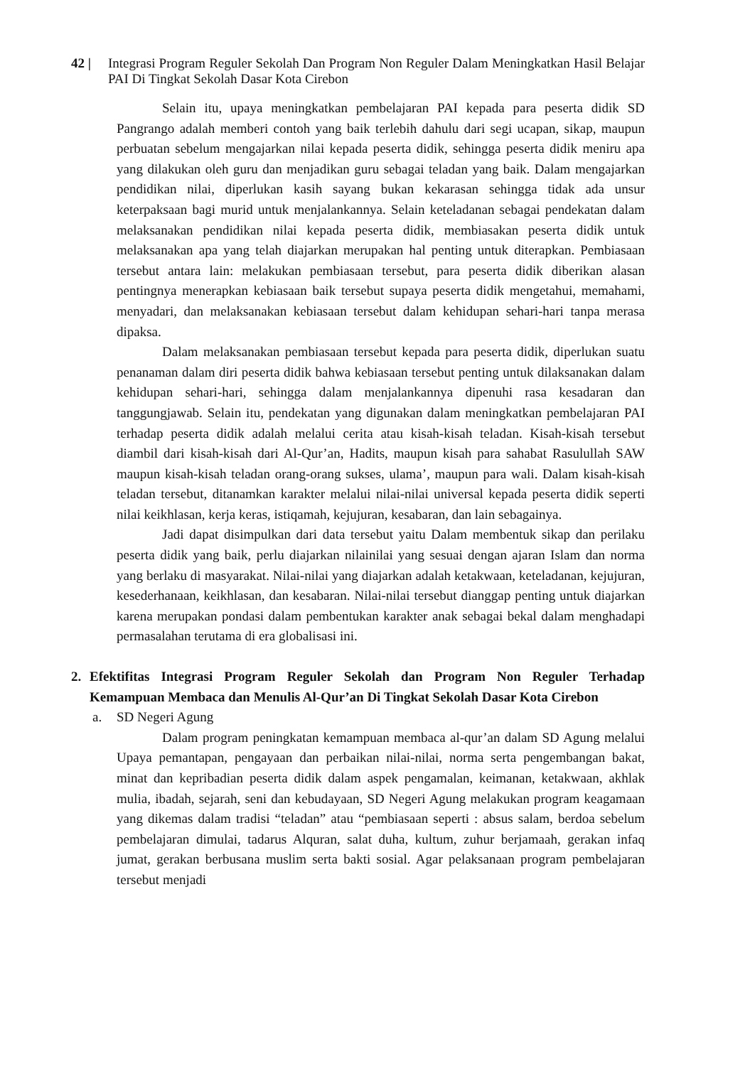42 | Integrasi Program Reguler Sekolah Dan Program Non Reguler Dalam Meningkatkan Hasil Belajar PAI Di Tingkat Sekolah Dasar Kota Cirebon
Selain itu, upaya meningkatkan pembelajaran PAI kepada para peserta didik SD Pangrango adalah memberi contoh yang baik terlebih dahulu dari segi ucapan, sikap, maupun perbuatan sebelum mengajarkan nilai kepada peserta didik, sehingga peserta didik meniru apa yang dilakukan oleh guru dan menjadikan guru sebagai teladan yang baik. Dalam mengajarkan pendidikan nilai, diperlukan kasih sayang bukan kekarasan sehingga tidak ada unsur keterpaksaan bagi murid untuk menjalankannya. Selain keteladanan sebagai pendekatan dalam melaksanakan pendidikan nilai kepada peserta didik, membiasakan peserta didik untuk melaksanakan apa yang telah diajarkan merupakan hal penting untuk diterapkan. Pembiasaan tersebut antara lain: melakukan pembiasaan tersebut, para peserta didik diberikan alasan pentingnya menerapkan kebiasaan baik tersebut supaya peserta didik mengetahui, memahami, menyadari, dan melaksanakan kebiasaan tersebut dalam kehidupan sehari-hari tanpa merasa dipaksa.
Dalam melaksanakan pembiasaan tersebut kepada para peserta didik, diperlukan suatu penanaman dalam diri peserta didik bahwa kebiasaan tersebut penting untuk dilaksanakan dalam kehidupan sehari-hari, sehingga dalam menjalankannya dipenuhi rasa kesadaran dan tanggungjawab. Selain itu, pendekatan yang digunakan dalam meningkatkan pembelajaran PAI terhadap peserta didik adalah melalui cerita atau kisah-kisah teladan. Kisah-kisah tersebut diambil dari kisah-kisah dari Al-Qur’an, Hadits, maupun kisah para sahabat Rasulullah SAW maupun kisah-kisah teladan orang-orang sukses, ulama’, maupun para wali. Dalam kisah-kisah teladan tersebut, ditanamkan karakter melalui nilai-nilai universal kepada peserta didik seperti nilai keikhlasan, kerja keras, istiqamah, kejujuran, kesabaran, dan lain sebagainya.
Jadi dapat disimpulkan dari data tersebut yaitu Dalam membentuk sikap dan perilaku peserta didik yang baik, perlu diajarkan nilainilai yang sesuai dengan ajaran Islam dan norma yang berlaku di masyarakat. Nilai-nilai yang diajarkan adalah ketakwaan, keteladanan, kejujuran, kesederhanaan, keikhlasan, dan kesabaran. Nilai-nilai tersebut dianggap penting untuk diajarkan karena merupakan pondasi dalam pembentukan karakter anak sebagai bekal dalam menghadapi permasalahan terutama di era globalisasi ini.
2. Efektifitas Integrasi Program Reguler Sekolah dan Program Non Reguler Terhadap Kemampuan Membaca dan Menulis Al-Qur’an Di Tingkat Sekolah Dasar Kota Cirebon
a. SD Negeri Agung
Dalam program peningkatan kemampuan membaca al-qur’an dalam SD Agung melalui Upaya pemantapan, pengayaan dan perbaikan nilai-nilai, norma serta pengembangan bakat, minat dan kepribadian peserta didik dalam aspek pengamalan, keimanan, ketakwaan, akhlak mulia, ibadah, sejarah, seni dan kebudayaan, SD Negeri Agung melakukan program keagamaan yang dikemas dalam tradisi “teladan” atau “pembiasaan seperti : absus salam, berdoa sebelum pembelajaran dimulai, tadarus Alquran, salat duha, kultum, zuhur berjamaah, gerakan infaq jumat, gerakan berbusana muslim serta bakti sosial. Agar pelaksanaan program pembelajaran tersebut menjadi